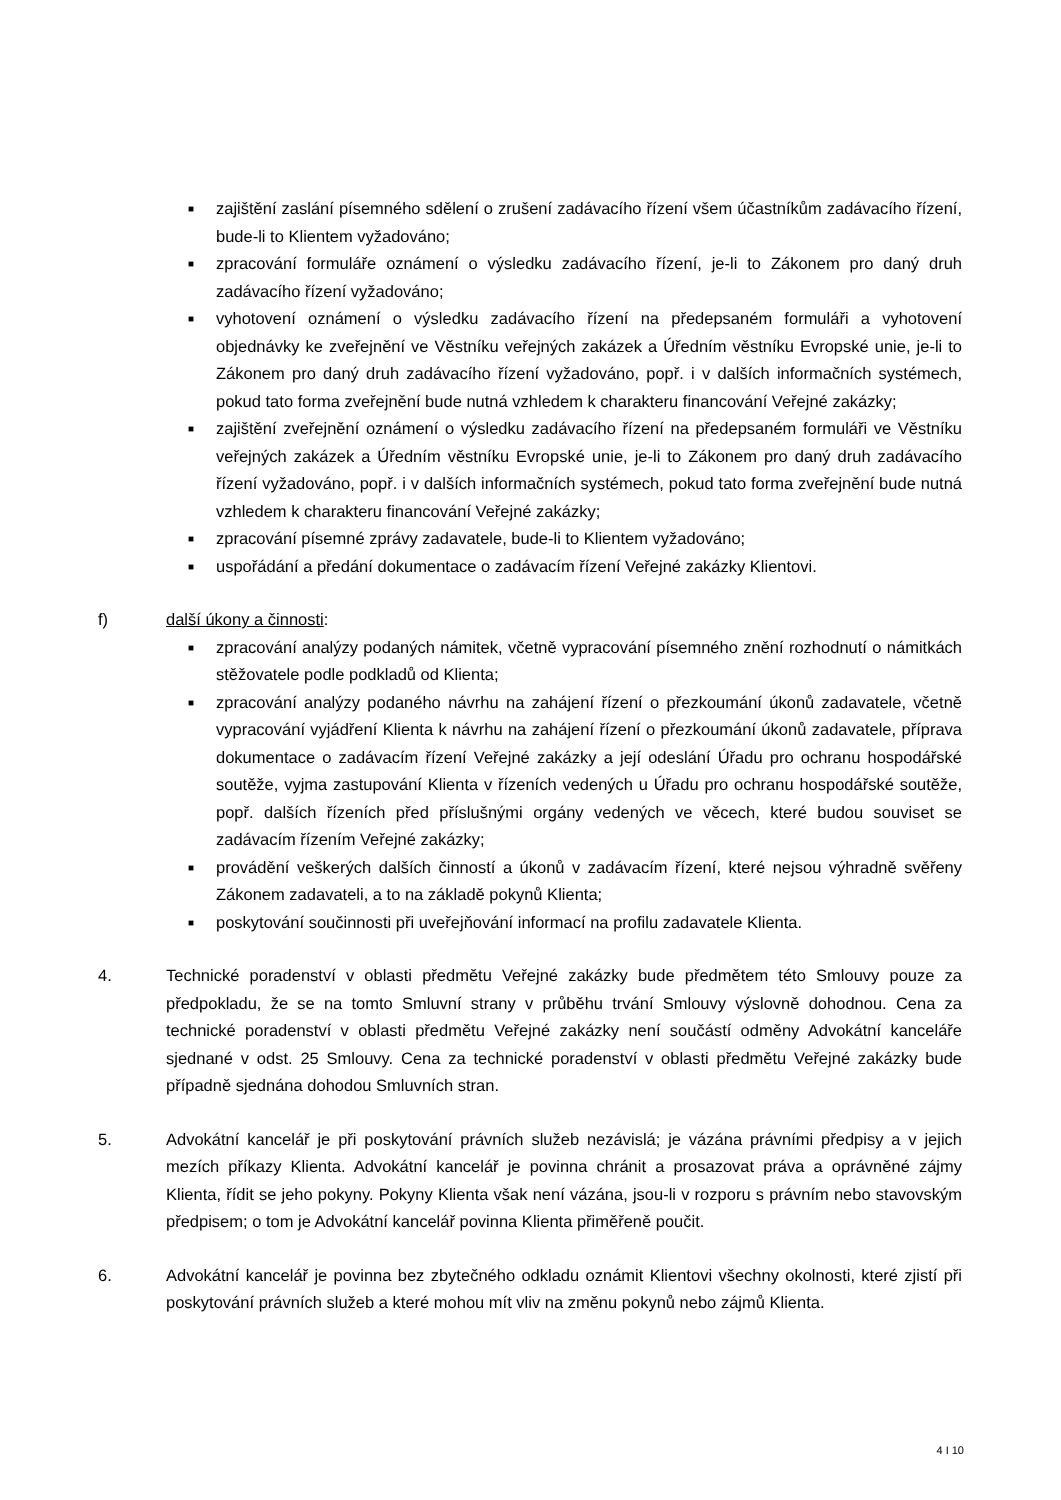■ zajištění zaslání písemného sdělení o zrušení zadávacího řízení všem účastníkům zadávacího řízení, bude-li to Klientem vyžadováno;
■ zpracování formuláře oznámení o výsledku zadávacího řízení, je-li to Zákonem pro daný druh zadávacího řízení vyžadováno;
■ vyhotovení oznámení o výsledku zadávacího řízení na předepsaném formuláři a vyhotovení objednávky ke zveřejnění ve Věstníku veřejných zakázek a Úředním věstníku Evropské unie, je-li to Zákonem pro daný druh zadávacího řízení vyžadováno, popř. i v dalších informačních systémech, pokud tato forma zveřejnění bude nutná vzhledem k charakteru financování Veřejné zakázky;
■ zajištění zveřejnění oznámení o výsledku zadávacího řízení na předepsaném formuláři ve Věstníku veřejných zakázek a Úředním věstníku Evropské unie, je-li to Zákonem pro daný druh zadávacího řízení vyžadováno, popř. i v dalších informačních systémech, pokud tato forma zveřejnění bude nutná vzhledem k charakteru financování Veřejné zakázky;
■ zpracování písemné zprávy zadavatele, bude-li to Klientem vyžadováno;
■ uspořádání a předání dokumentace o zadávacím řízení Veřejné zakázky Klientovi.
f) další úkony a činnosti:
■ zpracování analýzy podaných námitek, včetně vypracování písemného znění rozhodnutí o námitkách stěžovatele podle podkladů od Klienta;
■ zpracování analýzy podaného návrhu na zahájení řízení o přezkoumání úkonů zadavatele, včetně vypracování vyjádření Klienta k návrhu na zahájení řízení o přezkoumání úkonů zadavatele, příprava dokumentace o zadávacím řízení Veřejné zakázky a její odeslání Úřadu pro ochranu hospodářské soutěže, vyjma zastupování Klienta v řízeních vedených u Úřadu pro ochranu hospodářské soutěže, popř. dalších řízeních před příslušnými orgány vedených ve věcech, které budou souviset se zadávacím řízením Veřejné zakázky;
■ provádění veškerých dalších činností a úkonů v zadávacím řízení, které nejsou výhradně svěřeny Zákonem zadavateli, a to na základě pokynů Klienta;
■ poskytování součinnosti při uveřejňování informací na profilu zadavatele Klienta.
4. Technické poradenství v oblasti předmětu Veřejné zakázky bude předmětem této Smlouvy pouze za předpokladu, že se na tomto Smluvní strany v průběhu trvání Smlouvy výslovně dohodnou. Cena za technické poradenství v oblasti předmětu Veřejné zakázky není součástí odměny Advokátní kanceláře sjednané v odst. 25 Smlouvy. Cena za technické poradenství v oblasti předmětu Veřejné zakázky bude případně sjednána dohodou Smluvních stran.
5. Advokátní kancelář je při poskytování právních služeb nezávislá; je vázána právními předpisy a v jejich mezích příkazy Klienta. Advokátní kancelář je povinna chránit a prosazovat práva a oprávněné zájmy Klienta, řídit se jeho pokyny. Pokyny Klienta však není vázána, jsou-li v rozporu s právním nebo stavovským předpisem; o tom je Advokátní kancelář povinna Klienta přiměřeně poučit.
6. Advokátní kancelář je povinna bez zbytečného odkladu oznámit Klientovi všechny okolnosti, které zjistí při poskytování právních služeb a které mohou mít vliv na změnu pokynů nebo zájmů Klienta.
4 I 10